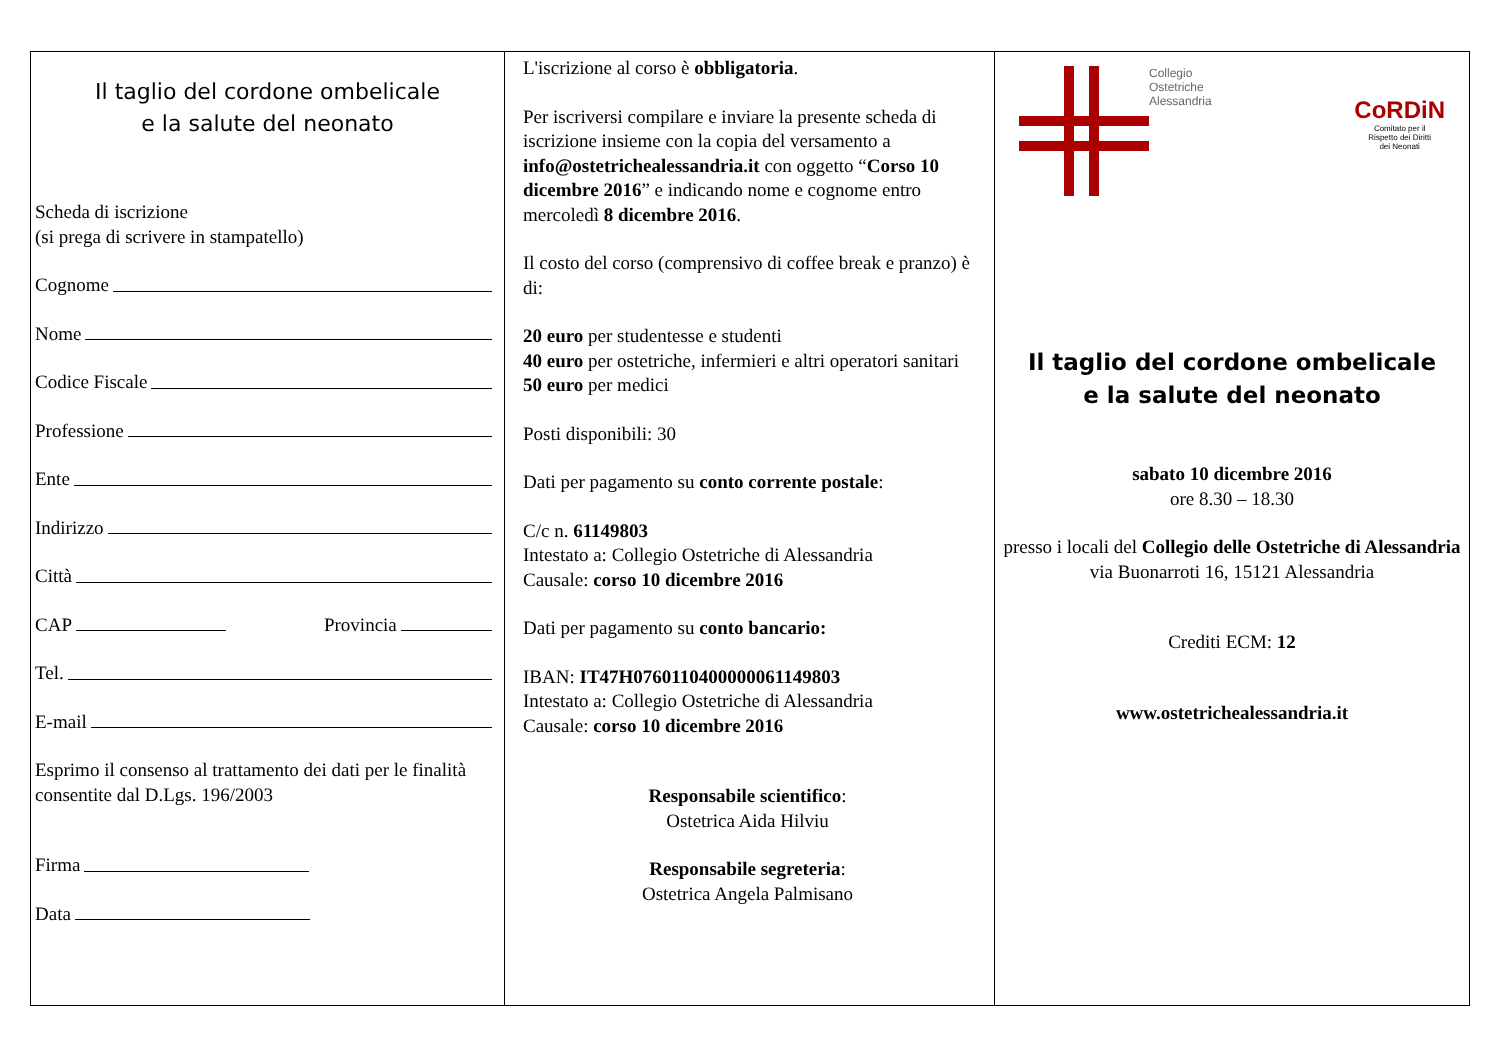Il taglio del cordone ombelicale
e la salute del neonato
Scheda di iscrizione
(si prega di scrivere in stampatello)
Cognome
Nome
Codice Fiscale
Professione
Ente
Indirizzo
Città
CAP Provincia
Tel.
E-mail
Esprimo il consenso al trattamento dei dati per le finalità consentite dal D.Lgs. 196/2003
Firma
Data
L'iscrizione al corso è obbligatoria.
Per iscriversi compilare e inviare la presente scheda di iscrizione insieme con la copia del versamento a info@ostetrichealessandria.it con oggetto “Corso 10 dicembre 2016” e indicando nome e cognome entro mercoledì 8 dicembre 2016.
Il costo del corso (comprensivo di coffee break e pranzo) è di:
20 euro per studentesse e studenti
40 euro per ostetriche, infermieri e altri operatori sanitari
50 euro per medici
Posti disponibili: 30
Dati per pagamento su conto corrente postale:
C/c n. 61149803
Intestato a: Collegio Ostetriche di Alessandria
Causale: corso 10 dicembre 2016
Dati per pagamento su conto bancario:
IBAN: IT47H0760110400000061149803
Intestato a: Collegio Ostetriche di Alessandria
Causale: corso 10 dicembre 2016
Responsabile scientifico:
Ostetrica Aida Hilviu
Responsabile segreteria:
Ostetrica Angela Palmisano
Collegio
Ostetriche
Alessandria
CoRDiN
Comitato per il
Rispetto dei Diritti
dei Neonati
Il taglio del cordone ombelicale
e la salute del neonato
sabato 10 dicembre 2016
ore 8.30 – 18.30
presso i locali del Collegio delle Ostetriche di Alessandria
via Buonarroti 16, 15121 Alessandria
Crediti ECM: 12
www.ostetrichealessandria.it